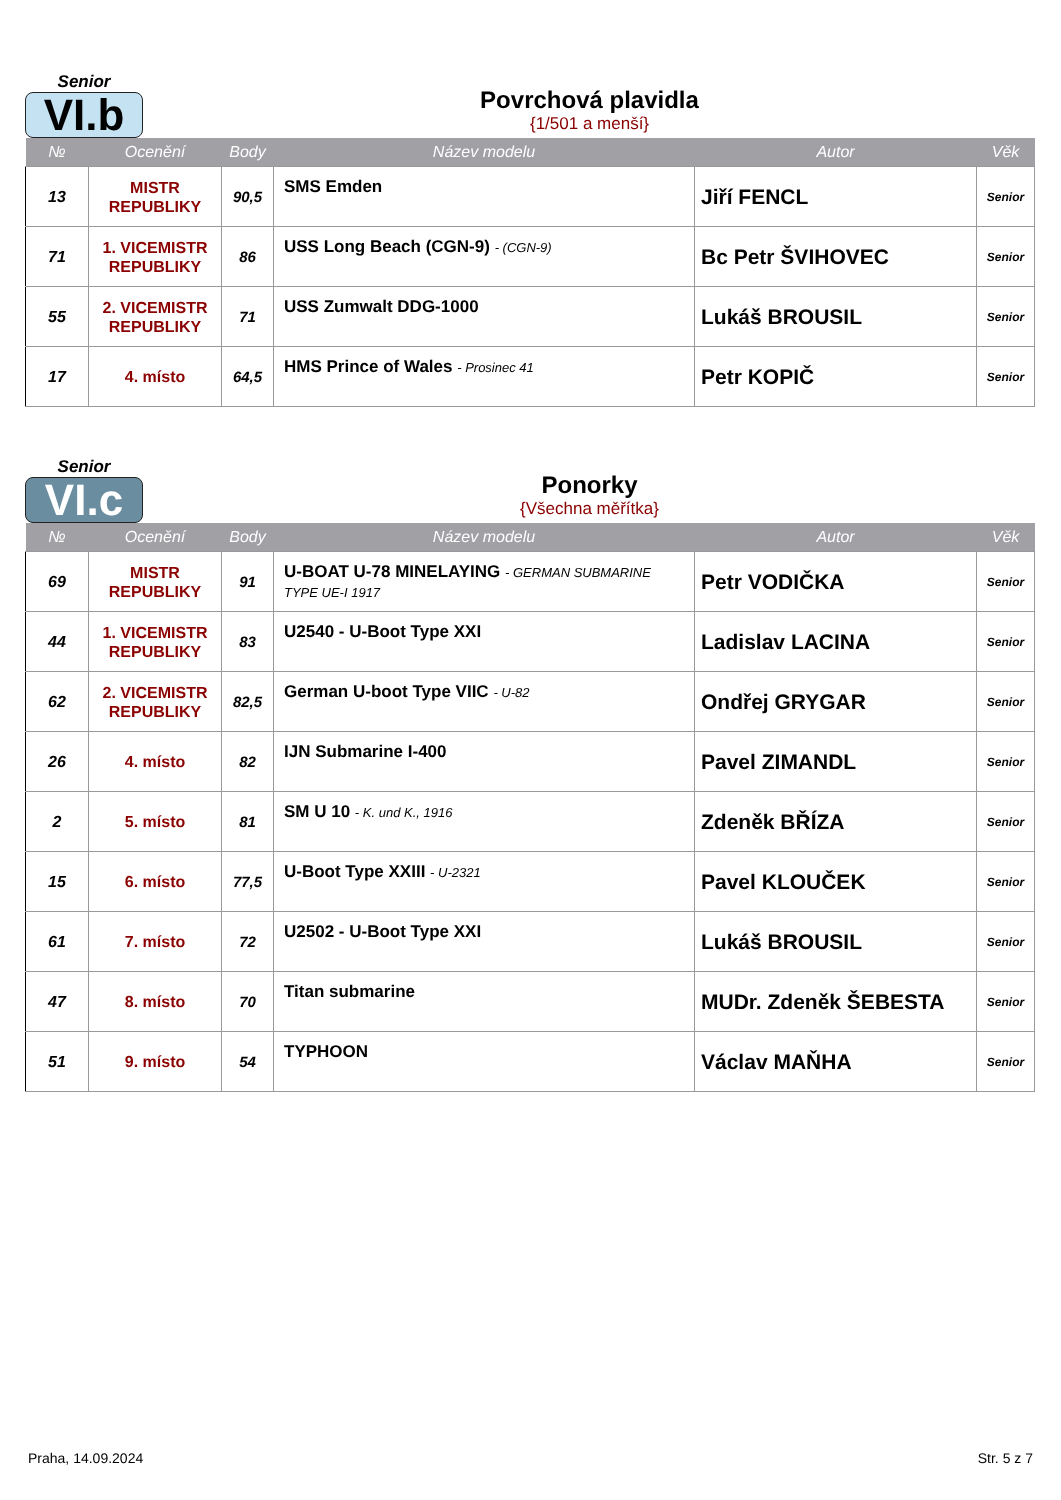Senior
VI.b
Povrchová plavidla
{1/501 a menší}
| № | Ocenění | Body | Název modelu | Autor | Věk |
| --- | --- | --- | --- | --- | --- |
| 13 | MISTR REPUBLIKY | 90,5 | SMS Emden | Jiří FENCL | Senior |
| 71 | 1. VICEMISTR REPUBLIKY | 86 | USS Long Beach (CGN-9) - (CGN-9) | Bc Petr ŠVIHOVEC | Senior |
| 55 | 2. VICEMISTR REPUBLIKY | 71 | USS Zumwalt DDG-1000 | Lukáš BROUSIL | Senior |
| 17 | 4. místo | 64,5 | HMS Prince of Wales - Prosinec 41 | Petr KOPIČ | Senior |
Senior
VI.c
Ponorky
{Všechna měřítka}
| № | Ocenění | Body | Název modelu | Autor | Věk |
| --- | --- | --- | --- | --- | --- |
| 69 | MISTR REPUBLIKY | 91 | U-BOAT U-78 MINELAYING - GERMAN SUBMARINE TYPE UE-I 1917 | Petr VODIČKA | Senior |
| 44 | 1. VICEMISTR REPUBLIKY | 83 | U2540 - U-Boot Type XXI | Ladislav LACINA | Senior |
| 62 | 2. VICEMISTR REPUBLIKY | 82,5 | German U-boot Type VIIC - U-82 | Ondřej GRYGAR | Senior |
| 26 | 4. místo | 82 | IJN Submarine I-400 | Pavel ZIMANDL | Senior |
| 2 | 5. místo | 81 | SM U 10 - K. und K., 1916 | Zdeněk BŘÍZA | Senior |
| 15 | 6. místo | 77,5 | U-Boot Type XXIII - U-2321 | Pavel KLOUČEK | Senior |
| 61 | 7. místo | 72 | U2502 - U-Boot Type XXI | Lukáš BROUSIL | Senior |
| 47 | 8. místo | 70 | Titan submarine | MUDr. Zdeněk ŠEBESTA | Senior |
| 51 | 9. místo | 54 | TYPHOON | Václav MAŇHA | Senior |
Praha, 14.09.2024 Str. 5 z 7